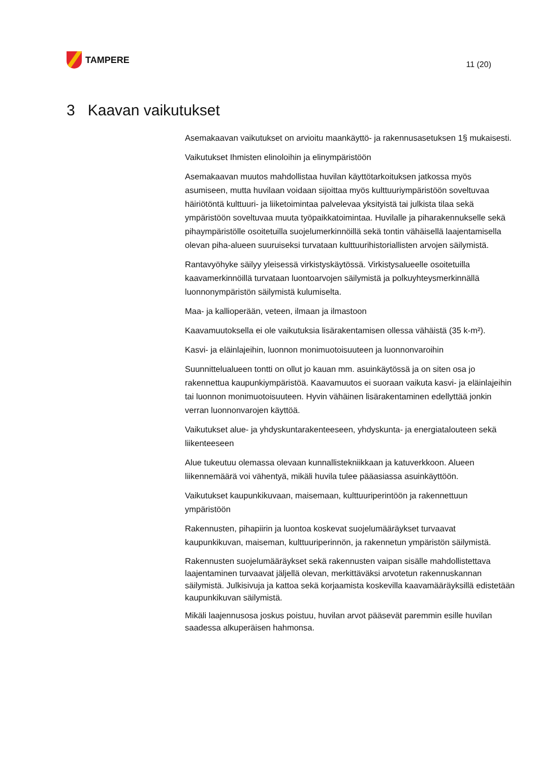TAMPERE
11 (20)
3 Kaavan vaikutukset
Asemakaavan vaikutukset on arvioitu maankäyttö- ja rakennusasetuksen 1§ mukaisesti.
Vaikutukset Ihmisten elinoloihin ja elinympäristöön
Asemakaavan muutos mahdollistaa huvilan käyttötarkoituksen jatkossa myös asumiseen, mutta huvilaan voidaan sijoittaa myös kulttuuriympäristöön soveltuvaa häiriötöntä kulttuuri- ja liiketoimintaa palvelevaa yksityistä tai julkista tilaa sekä ympäristöön soveltuvaa muuta työpaikkatoimintaa. Huvilalle ja piharakennukselle sekä pihaympäristölle osoitetuilla suojelumerkinnöillä sekä tontin vähäisellä laajentamisella olevan piha-alueen suuruiseksi turvataan kulttuurihistoriallisten arvojen säilymistä.
Rantavyöhyke säilyy yleisessä virkistyskäytössä. Virkistysalueelle osoitetuilla kaavamerkinnöillä turvataan luontoarvojen säilymistä ja polkuyhteysmerkinnällä luonnonympäristön säilymistä kulumiselta.
Maa- ja kallioperään, veteen, ilmaan ja ilmastoon
Kaavamuutoksella ei ole vaikutuksia lisärakentamisen ollessa vähäistä (35 k-m²).
Kasvi- ja eläinlajeihin, luonnon monimuotoisuuteen ja luonnonvaroihin
Suunnittelualueen tontti on ollut jo kauan mm. asuinkäytössä ja on siten osa jo rakennettua kaupunkiympäristöä. Kaavamuutos ei suoraan vaikuta kasvi- ja eläinlajeihin tai luonnon monimuotoisuuteen. Hyvin vähäinen lisärakentaminen edellyttää jonkin verran luonnonvarojen käyttöä.
Vaikutukset alue- ja yhdyskuntarakenteeseen, yhdyskunta- ja energiatalouteen sekä liikenteeseen
Alue tukeutuu olemassa olevaan kunnallistekniikkaan ja katuverkkoon. Alueen liikennemäärä voi vähentyä, mikäli huvila tulee pääasiassa asuinkäyttöön.
Vaikutukset kaupunkikuvaan, maisemaan, kulttuuriperintöön ja rakennettuun ympäristöön
Rakennusten, pihapiirin ja luontoa koskevat suojelumääräykset turvaavat kaupunkikuvan, maiseman, kulttuuriperinnön, ja rakennetun ympäristön säilymistä.
Rakennusten suojelumääräykset sekä rakennusten vaipan sisälle mahdollistettava laajentaminen turvaavat jäljellä olevan, merkittäväksi arvotetun rakennuskannan säilymistä. Julkisivuja ja kattoa sekä korjaamista koskevilla kaavamääräyksillä edistetään kaupunkikuvan säilymistä.
Mikäli laajennusosa joskus poistuu, huvilan arvot pääsevät paremmin esille huvilan saadessa alkuperäisen hahmonsa.